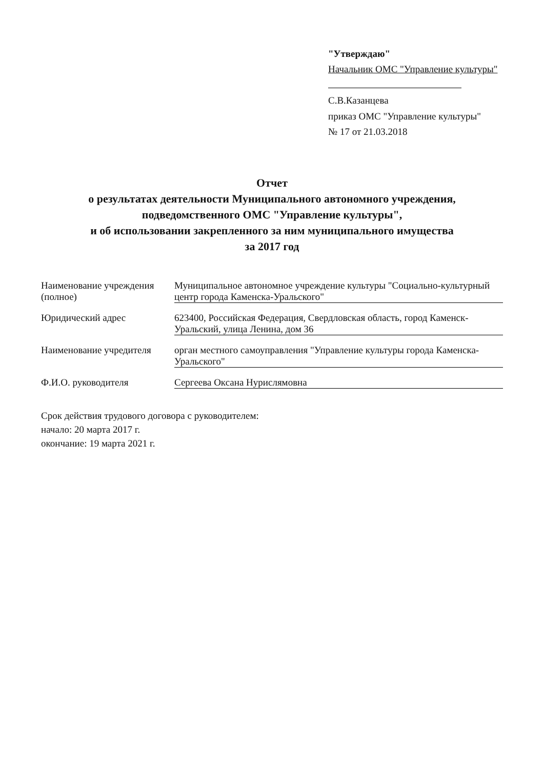"Утверждаю"
Начальник ОМС "Управление культуры"
С.В.Казанцева
приказ ОМС "Управление культуры"
№ 17 от 21.03.2018
Отчет
о результатах деятельности Муниципального автономного учреждения,
подведомственного ОМС "Управление культуры",
и об использовании закрепленного за ним муниципального имущества
за 2017 год
Наименование учреждения (полное)
Муниципальное автономное учреждение культуры "Социально-культурный центр города Каменска-Уральского"
Юридический адрес 623400, Российская Федерация, Свердловская область, город Каменск-Уральский, улица Ленина, дом 36
Наименование учредителя
орган местного самоуправления "Управление культуры города Каменска-Уральского"
Ф.И.О. руководителя Сергеева Оксана Нурислямовна
Срок действия трудового договора с руководителем:
начало: 20 марта 2017 г.
окончание: 19 марта 2021 г.